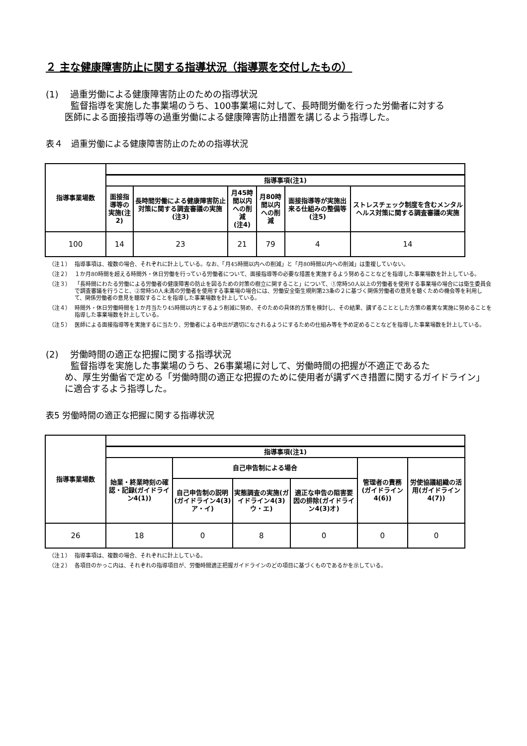２ 主な健康障害防止に関する指導状況（指導票を交付したもの）
(1)　 過重労働による健康障害防止のための指導状況
監督指導を実施した事業場のうち、100事業場に対して、長時間労働を行った労働者に対する
医師による面接指導等の過重労働による健康障害防止措置を講じるよう指導した。
表４　過重労働による健康障害防止のための指導状況
| 指導事業場数 | | | | | | |
| | 指導事項(注1) | | | | | |
| | 面接指導等の 実施(注2) | 長時間労働による健康障害防止対策に関する調査審議の実施 (注3) | 月45時間以内 への削減 (注4) | 月80時間以内 への削減 | 面接指導等が実施出来る仕組みの整備等 (注5) | ストレスチェック制度を含むメンタルヘルス対策に関する調査審議の実施 |
| 100 | 14 | 23 | 21 | 79 | 4 | 14 |
（注１） 指導事項は、複数の場合、それぞれに計上している。なお、「月45時間以内への削減」と「月80時間以内への削減」は重複していない。
（注２） １か月80時間を超える時間外・休日労働を行っている労働者について、面接指導等の必要な措置を実施するよう努めることなどを指導した事業場数を計上している。
（注３） 「長時間にわたる労働による労働者の健康障害の防止を図るための対策の樹立に関すること」について、①常時50人以上の労働者を使用する事業場の場合には衛生委員会で調査審議を行うこと、②常時50人未満の労働者を使用する事業場の場合には、労働安全衛生規則第23条の２に基づく関係労働者の意見を聴くための機会等を利用して、関係労働者の意見を聴取することを指導した事業場数を計上している。
（注４） 時間外・休日労働時間を１か月当たり45時間以内とするよう削減に努め、そのための具体的方策を検討し、その結果、講ずることとした方策の着実な実施に努めることを指導した事業場数を計上している。
（注５） 医師による面接指導等を実施するに当たり、労働者による申出が適切になされるようにするための仕組み等を予め定めることなどを指導した事業場数を計上している。
(2)　 労働時間の適正な把握に関する指導状況
監督指導を実施した事業場のうち、26事業場に対して、労働時間の把握が不適正であるた
め、厚生労働省で定める「労働時間の適正な把握のために使用者が講ずべき措置に関するガイドライン」に適合するよう指導した。
表5 労働時間の適正な把握に関する指導状況
| 指導事業場数 | | | | | | |
| | 指導事項(注1) | | | | | |
| | 始業・終業時刻の確認・記録(ガイドライン4(1)) | 自己申告制による場合 | | | 管理者の責務(ガイドライン4(6)) | 労使協議組織の活用(ガイドライン4(7)) |
| | | 自己申告制の説明(ガイドライン4(3)ア・イ) | 実態調査の実施(ガイドライン4(3)ウ・エ) | 適正な申告の阻害要因の排除(ガイドライン4(3)オ) | | |
| 26 | 18 | 0 | 8 | 0 | 0 | 0 |
（注１） 指導事項は、複数の場合、それぞれに計上している。
（注２） 各項目のかっこ内は、それぞれの指導項目が、労働時間適正把握ガイドラインのどの項目に基づくものであるかを示している。